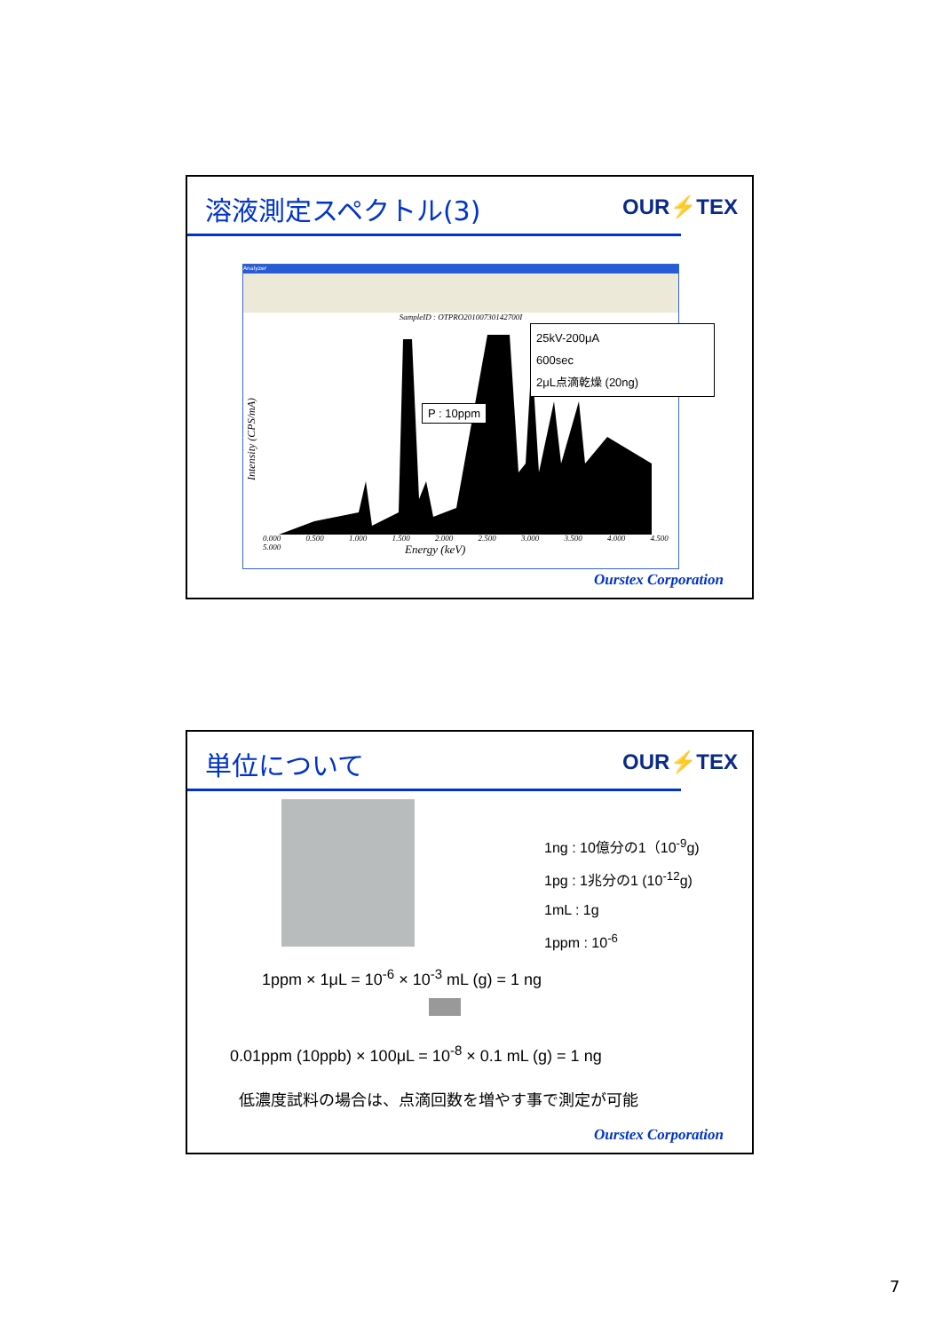溶液測定スペクトル(3)
OUR⚡TEX
Analyzer
SampleID : OTPRO20100730142700I
0.000 0.500 1.000 1.500 2.000 2.500 3.000 3.500 4.000 4.500 5.000
Energy (keV)
Intensity (CPS/mA)
25kV-200μA
600sec
2μL点滴乾燥 (20ng)
P : 10ppm
Ourstex Corporation
単位について
OUR⚡TEX
1ng : 10億分の1（10<sup>-9</sup>g)
1pg : 1兆分の1 (10<sup>-12</sup>g)
1mL : 1g
1ppm : 10<sup>-6</sup>
1ppm × 1μL = 10<sup>-6</sup> × 10<sup>-3</sup> mL (g) = 1 ng
0.01ppm (10ppb) × 100μL = 10<sup>-8</sup> × 0.1 mL (g) = 1 ng
低濃度試料の場合は、点滴回数を増やす事で測定が可能
Ourstex Corporation
7